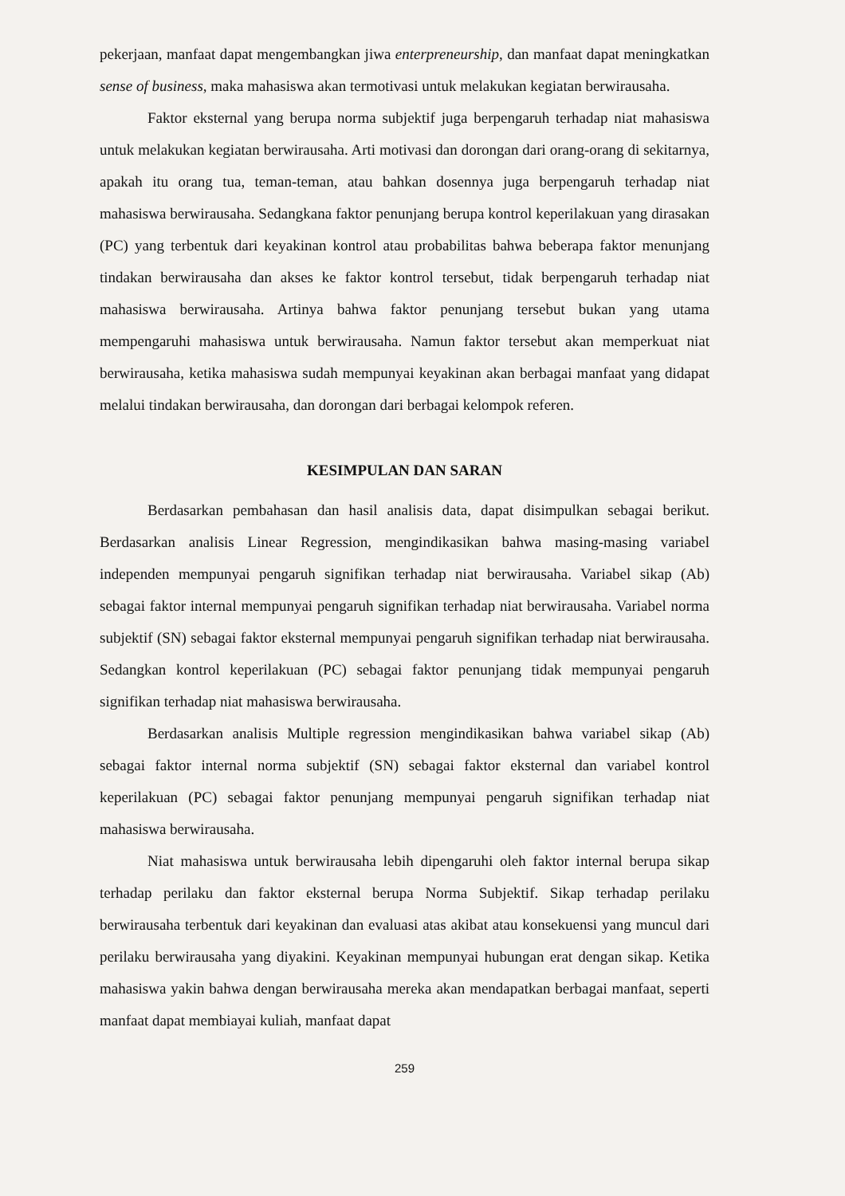pekerjaan, manfaat dapat mengembangkan jiwa enterpreneurship, dan manfaat dapat meningkatkan sense of business, maka mahasiswa akan termotivasi untuk melakukan kegiatan berwirausaha.
Faktor eksternal yang berupa norma subjektif juga berpengaruh terhadap niat mahasiswa untuk melakukan kegiatan berwirausaha. Arti motivasi dan dorongan dari orang-orang di sekitarnya, apakah itu orang tua, teman-teman, atau bahkan dosennya juga berpengaruh terhadap niat mahasiswa berwirausaha. Sedangkana faktor penunjang berupa kontrol keperilakuan yang dirasakan (PC) yang terbentuk dari keyakinan kontrol atau probabilitas bahwa beberapa faktor menunjang tindakan berwirausaha dan akses ke faktor kontrol tersebut, tidak berpengaruh terhadap niat mahasiswa berwirausaha. Artinya bahwa faktor penunjang tersebut bukan yang utama mempengaruhi mahasiswa untuk berwirausaha. Namun faktor tersebut akan memperkuat niat berwirausaha, ketika mahasiswa sudah mempunyai keyakinan akan berbagai manfaat yang didapat melalui tindakan berwirausaha, dan dorongan dari berbagai kelompok referen.
KESIMPULAN DAN SARAN
Berdasarkan pembahasan dan hasil analisis data, dapat disimpulkan sebagai berikut. Berdasarkan analisis Linear Regression, mengindikasikan bahwa masing-masing variabel independen mempunyai pengaruh signifikan terhadap niat berwirausaha. Variabel sikap (Ab) sebagai faktor internal mempunyai pengaruh signifikan terhadap niat berwirausaha. Variabel norma subjektif (SN) sebagai faktor eksternal mempunyai pengaruh signifikan terhadap niat berwirausaha. Sedangkan kontrol keperilakuan (PC) sebagai faktor penunjang tidak mempunyai pengaruh signifikan terhadap niat mahasiswa berwirausaha.
Berdasarkan analisis Multiple regression mengindikasikan bahwa variabel sikap (Ab) sebagai faktor internal norma subjektif (SN) sebagai faktor eksternal dan variabel kontrol keperilakuan (PC) sebagai faktor penunjang mempunyai pengaruh signifikan terhadap niat mahasiswa berwirausaha.
Niat mahasiswa untuk berwirausaha lebih dipengaruhi oleh faktor internal berupa sikap terhadap perilaku dan faktor eksternal berupa Norma Subjektif. Sikap terhadap perilaku berwirausaha terbentuk dari keyakinan dan evaluasi atas akibat atau konsekuensi yang muncul dari perilaku berwirausaha yang diyakini. Keyakinan mempunyai hubungan erat dengan sikap. Ketika mahasiswa yakin bahwa dengan berwirausaha mereka akan mendapatkan berbagai manfaat, seperti manfaat dapat membiayai kuliah, manfaat dapat
259